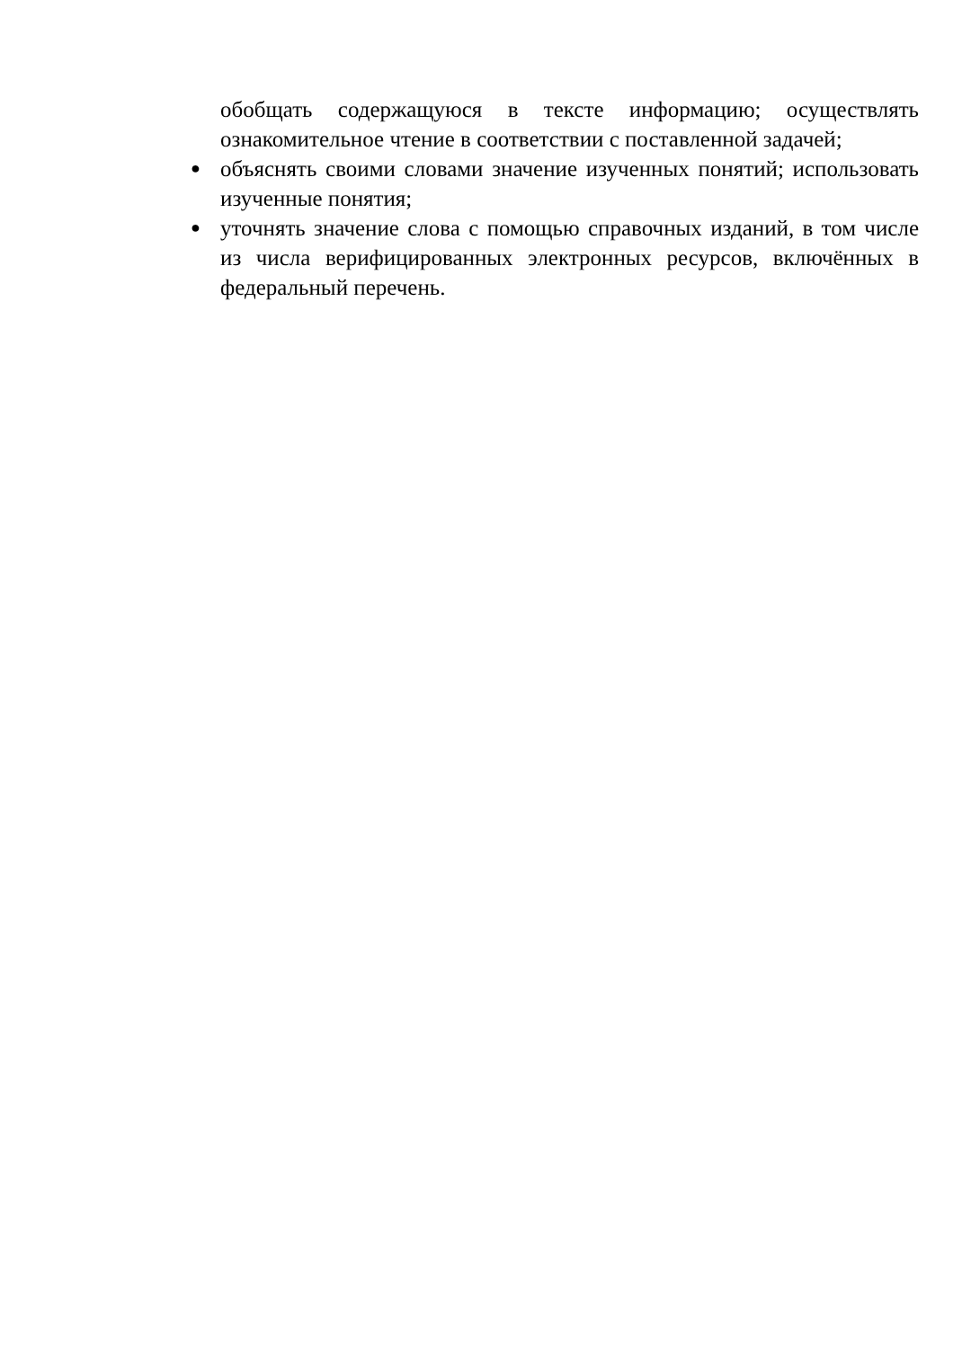обобщать содержащуюся в тексте информацию; осуществлять ознакомительное чтение в соответствии с поставленной задачей;
●
объяснять своими словами значение изученных понятий; использовать изученные понятия;
●
уточнять значение слова с помощью справочных изданий, в том числе из числа верифицированных электронных ресурсов, включённых в федеральный перечень.